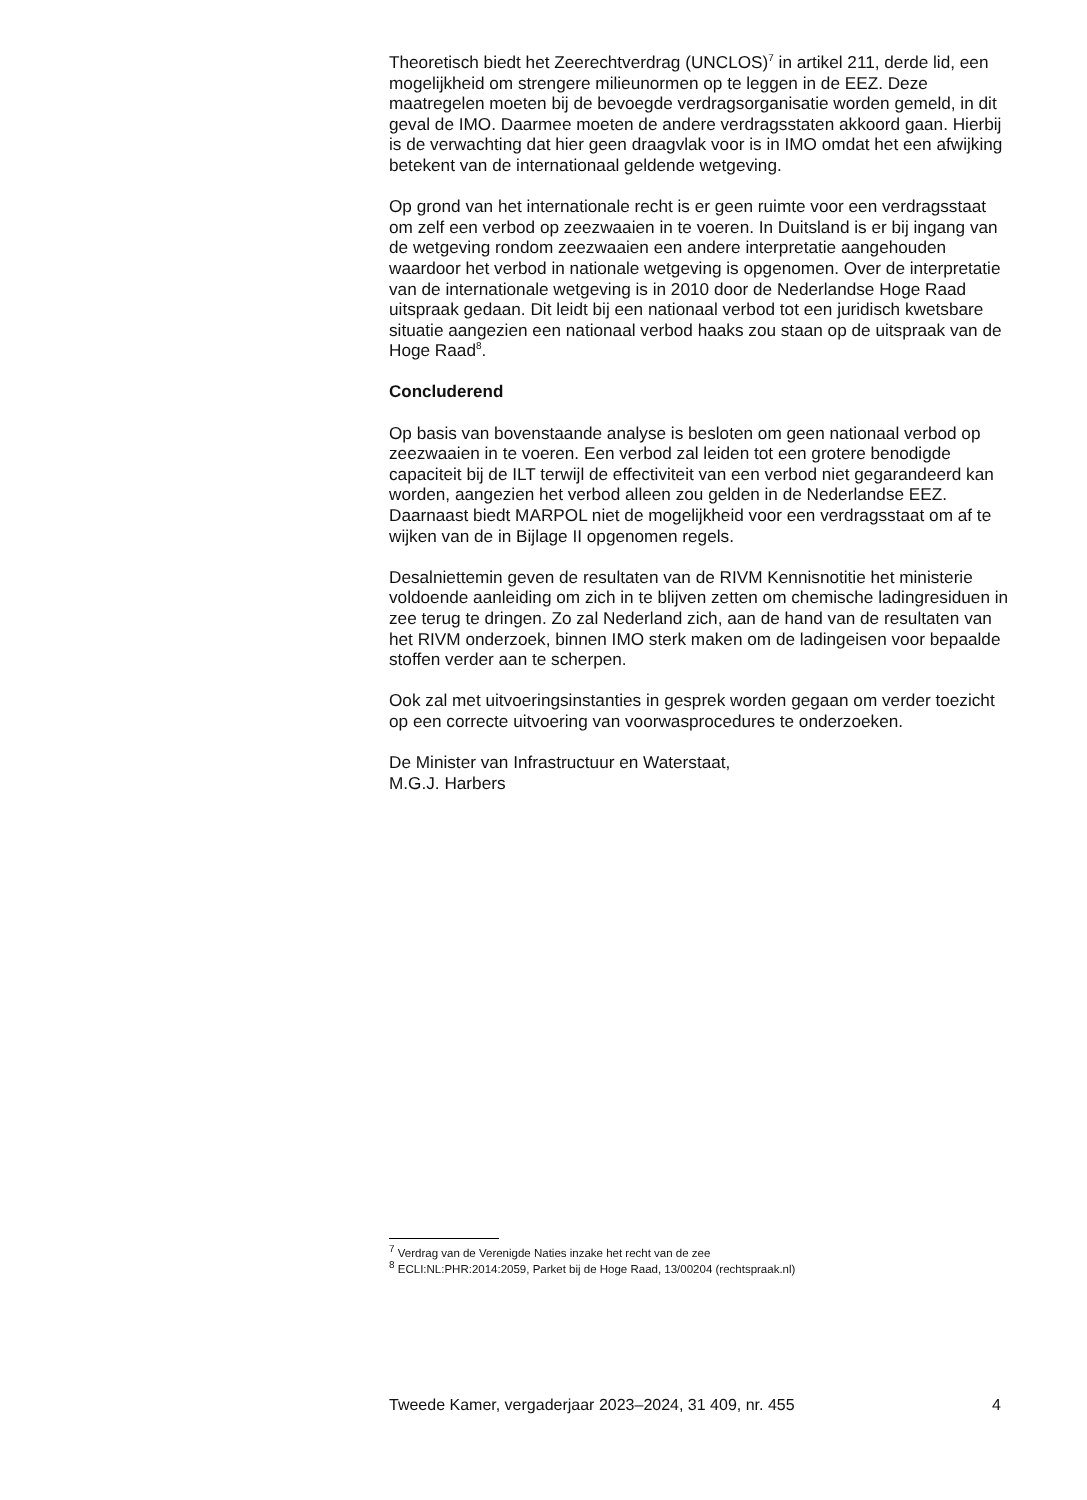Theoretisch biedt het Zeerechtverdrag (UNCLOS)<sup>7</sup> in artikel 211, derde lid, een mogelijkheid om strengere milieunormen op te leggen in de EEZ. Deze maatregelen moeten bij de bevoegde verdragsorganisatie worden gemeld, in dit geval de IMO. Daarmee moeten de andere verdragsstaten akkoord gaan. Hierbij is de verwachting dat hier geen draagvlak voor is in IMO omdat het een afwijking betekent van de internationaal geldende wetgeving.
Op grond van het internationale recht is er geen ruimte voor een verdragsstaat om zelf een verbod op zeezwaaien in te voeren. In Duitsland is er bij ingang van de wetgeving rondom zeezwaaien een andere interpretatie aangehouden waardoor het verbod in nationale wetgeving is opgenomen. Over de interpretatie van de internationale wetgeving is in 2010 door de Nederlandse Hoge Raad uitspraak gedaan. Dit leidt bij een nationaal verbod tot een juridisch kwetsbare situatie aangezien een nationaal verbod haaks zou staan op de uitspraak van de Hoge Raad<sup>8</sup>.
Concluderend
Op basis van bovenstaande analyse is besloten om geen nationaal verbod op zeezwaaien in te voeren. Een verbod zal leiden tot een grotere benodigde capaciteit bij de ILT terwijl de effectiviteit van een verbod niet gegarandeerd kan worden, aangezien het verbod alleen zou gelden in de Nederlandse EEZ. Daarnaast biedt MARPOL niet de mogelijkheid voor een verdragsstaat om af te wijken van de in Bijlage II opgenomen regels.
Desalniettemin geven de resultaten van de RIVM Kennisnotitie het ministerie voldoende aanleiding om zich in te blijven zetten om chemische ladingresiduen in zee terug te dringen. Zo zal Nederland zich, aan de hand van de resultaten van het RIVM onderzoek, binnen IMO sterk maken om de ladingeisen voor bepaalde stoffen verder aan te scherpen.
Ook zal met uitvoeringsinstanties in gesprek worden gegaan om verder toezicht op een correcte uitvoering van voorwasprocedures te onderzoeken.
De Minister van Infrastructuur en Waterstaat,
M.G.J. Harbers
<sup>7</sup> Verdrag van de Verenigde Naties inzake het recht van de zee
<sup>8</sup> ECLI:NL:PHR:2014:2059, Parket bij de Hoge Raad, 13/00204 (rechtspraak.nl)
Tweede Kamer, vergaderjaar 2023–2024, 31 409, nr. 455 4